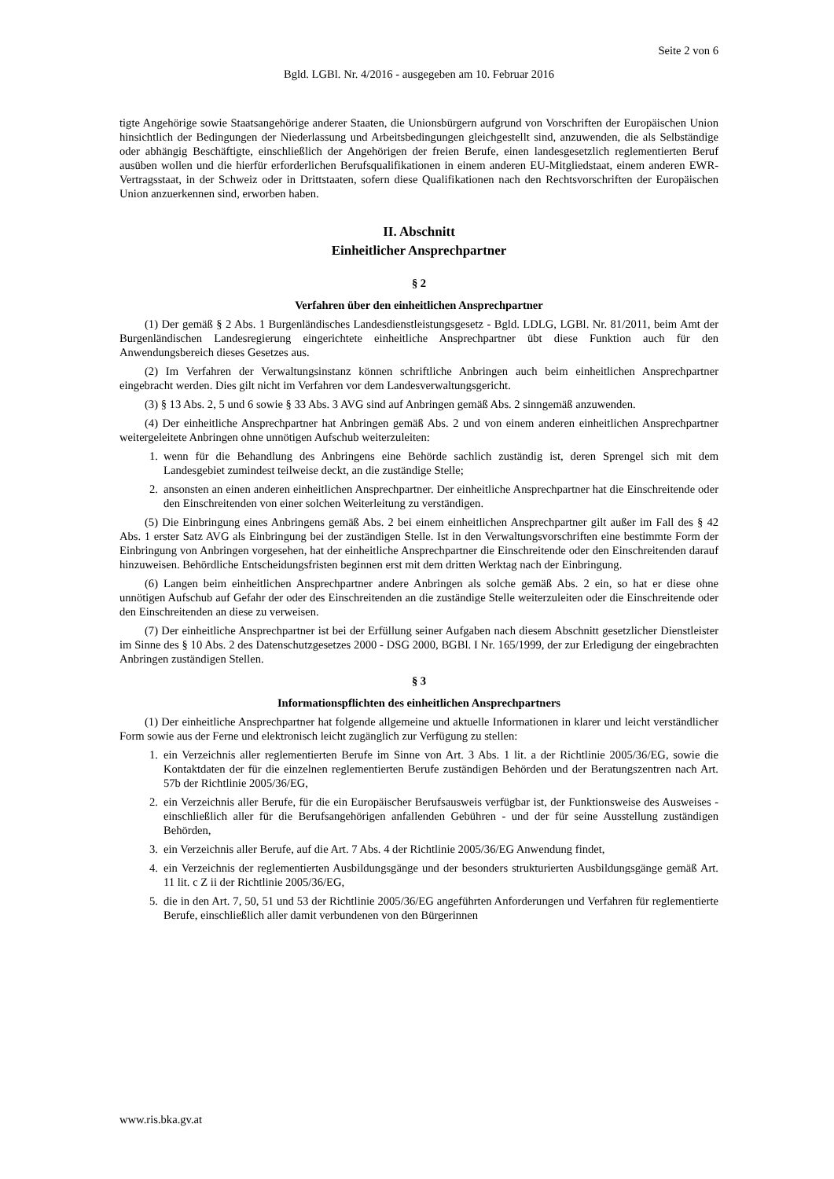Seite 2 von 6
Bgld. LGBl. Nr. 4/2016 - ausgegeben am 10. Februar 2016
tigte Angehörige sowie Staatsangehörige anderer Staaten, die Unionsbürgern aufgrund von Vorschriften der Europäischen Union hinsichtlich der Bedingungen der Niederlassung und Arbeitsbedingungen gleichgestellt sind, anzuwenden, die als Selbständige oder abhängig Beschäftigte, einschließlich der Angehörigen der freien Berufe, einen landesgesetzlich reglementierten Beruf ausüben wollen und die hierfür erforderlichen Berufsqualifikationen in einem anderen EU-Mitgliedstaat, einem anderen EWR-Vertragsstaat, in der Schweiz oder in Drittstaaten, sofern diese Qualifikationen nach den Rechtsvorschriften der Europäischen Union anzuerkennen sind, erworben haben.
II. Abschnitt
Einheitlicher Ansprechpartner
§ 2
Verfahren über den einheitlichen Ansprechpartner
(1) Der gemäß § 2 Abs. 1 Burgenländisches Landesdienstleistungsgesetz - Bgld. LDLG, LGBl. Nr. 81/2011, beim Amt der Burgenländischen Landesregierung eingerichtete einheitliche Ansprechpartner übt diese Funktion auch für den Anwendungsbereich dieses Gesetzes aus.
(2) Im Verfahren der Verwaltungsinstanz können schriftliche Anbringen auch beim einheitlichen Ansprechpartner eingebracht werden. Dies gilt nicht im Verfahren vor dem Landesverwaltungsgericht.
(3) § 13 Abs. 2, 5 und 6 sowie § 33 Abs. 3 AVG sind auf Anbringen gemäß Abs. 2 sinngemäß anzuwenden.
(4) Der einheitliche Ansprechpartner hat Anbringen gemäß Abs. 2 und von einem anderen einheitlichen Ansprechpartner weitergeleitete Anbringen ohne unnötigen Aufschub weiterzuleiten:
1. wenn für die Behandlung des Anbringens eine Behörde sachlich zuständig ist, deren Sprengel sich mit dem Landesgebiet zumindest teilweise deckt, an die zuständige Stelle;
2. ansonsten an einen anderen einheitlichen Ansprechpartner. Der einheitliche Ansprechpartner hat die Einschreitende oder den Einschreitenden von einer solchen Weiterleitung zu verständigen.
(5) Die Einbringung eines Anbringens gemäß Abs. 2 bei einem einheitlichen Ansprechpartner gilt außer im Fall des § 42 Abs. 1 erster Satz AVG als Einbringung bei der zuständigen Stelle. Ist in den Verwaltungsvorschriften eine bestimmte Form der Einbringung von Anbringen vorgesehen, hat der einheitliche Ansprechpartner die Einschreitende oder den Einschreitenden darauf hinzuweisen. Behördliche Entscheidungsfristen beginnen erst mit dem dritten Werktag nach der Einbringung.
(6) Langen beim einheitlichen Ansprechpartner andere Anbringen als solche gemäß Abs. 2 ein, so hat er diese ohne unnötigen Aufschub auf Gefahr der oder des Einschreitenden an die zuständige Stelle weiterzuleiten oder die Einschreitende oder den Einschreitenden an diese zu verweisen.
(7) Der einheitliche Ansprechpartner ist bei der Erfüllung seiner Aufgaben nach diesem Abschnitt gesetzlicher Dienstleister im Sinne des § 10 Abs. 2 des Datenschutzgesetzes 2000 - DSG 2000, BGBl. I Nr. 165/1999, der zur Erledigung der eingebrachten Anbringen zuständigen Stellen.
§ 3
Informationspflichten des einheitlichen Ansprechpartners
(1) Der einheitliche Ansprechpartner hat folgende allgemeine und aktuelle Informationen in klarer und leicht verständlicher Form sowie aus der Ferne und elektronisch leicht zugänglich zur Verfügung zu stellen:
1. ein Verzeichnis aller reglementierten Berufe im Sinne von Art. 3 Abs. 1 lit. a der Richtlinie 2005/36/EG, sowie die Kontaktdaten der für die einzelnen reglementierten Berufe zuständigen Behörden und der Beratungszentren nach Art. 57b der Richtlinie 2005/36/EG,
2. ein Verzeichnis aller Berufe, für die ein Europäischer Berufsausweis verfügbar ist, der Funktionsweise des Ausweises - einschließlich aller für die Berufsangehörigen anfallenden Gebühren - und der für seine Ausstellung zuständigen Behörden,
3. ein Verzeichnis aller Berufe, auf die Art. 7 Abs. 4 der Richtlinie 2005/36/EG Anwendung findet,
4. ein Verzeichnis der reglementierten Ausbildungsgänge und der besonders strukturierten Ausbildungsgänge gemäß Art. 11 lit. c Z ii der Richtlinie 2005/36/EG,
5. die in den Art. 7, 50, 51 und 53 der Richtlinie 2005/36/EG angeführten Anforderungen und Verfahren für reglementierte Berufe, einschließlich aller damit verbundenen von den Bürgerinnen
www.ris.bka.gv.at